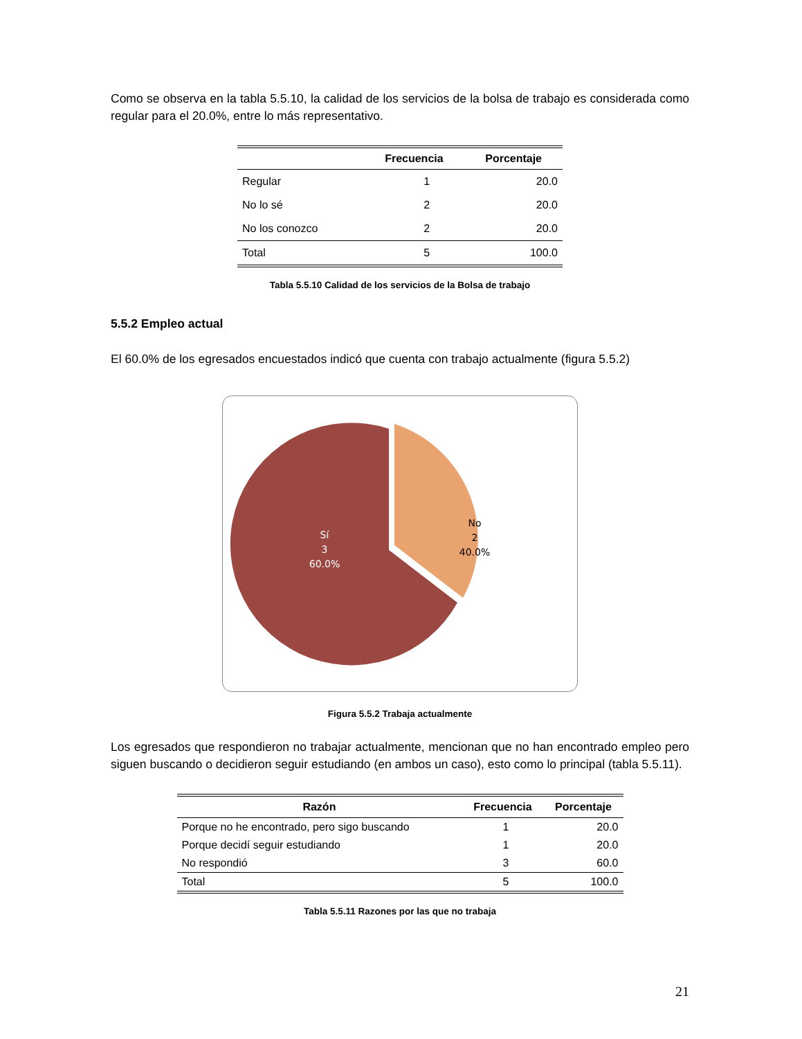Como se observa en la tabla 5.5.10, la calidad de los servicios de la bolsa de trabajo es considerada como regular para el 20.0%, entre lo más representativo.
| | Frecuencia | Porcentaje |
| --- | --- | --- |
| Regular | 1 | 20.0 |
| No lo sé | 2 | 20.0 |
| No los conozco | 2 | 20.0 |
| Total | 5 | 100.0 |
Tabla 5.5.10 Calidad de los servicios de la Bolsa de trabajo
5.5.2 Empleo actual
El 60.0% de los egresados encuestados indicó que cuenta con trabajo actualmente (figura 5.5.2)
Sí
3
60.0%
No
2
40.0%
Figura 5.5.2 Trabaja actualmente
Los egresados que respondieron no trabajar actualmente, mencionan que no han encontrado empleo pero siguen buscando o decidieron seguir estudiando (en ambos un caso), esto como lo principal (tabla 5.5.11).
| Razón | Frecuencia | Porcentaje |
| --- | --- | --- |
| Porque no he encontrado, pero sigo buscando | 1 | 20.0 |
| Porque decidí seguir estudiando | 1 | 20.0 |
| No respondió | 3 | 60.0 |
| Total | 5 | 100.0 |
Tabla 5.5.11 Razones por las que no trabaja
21